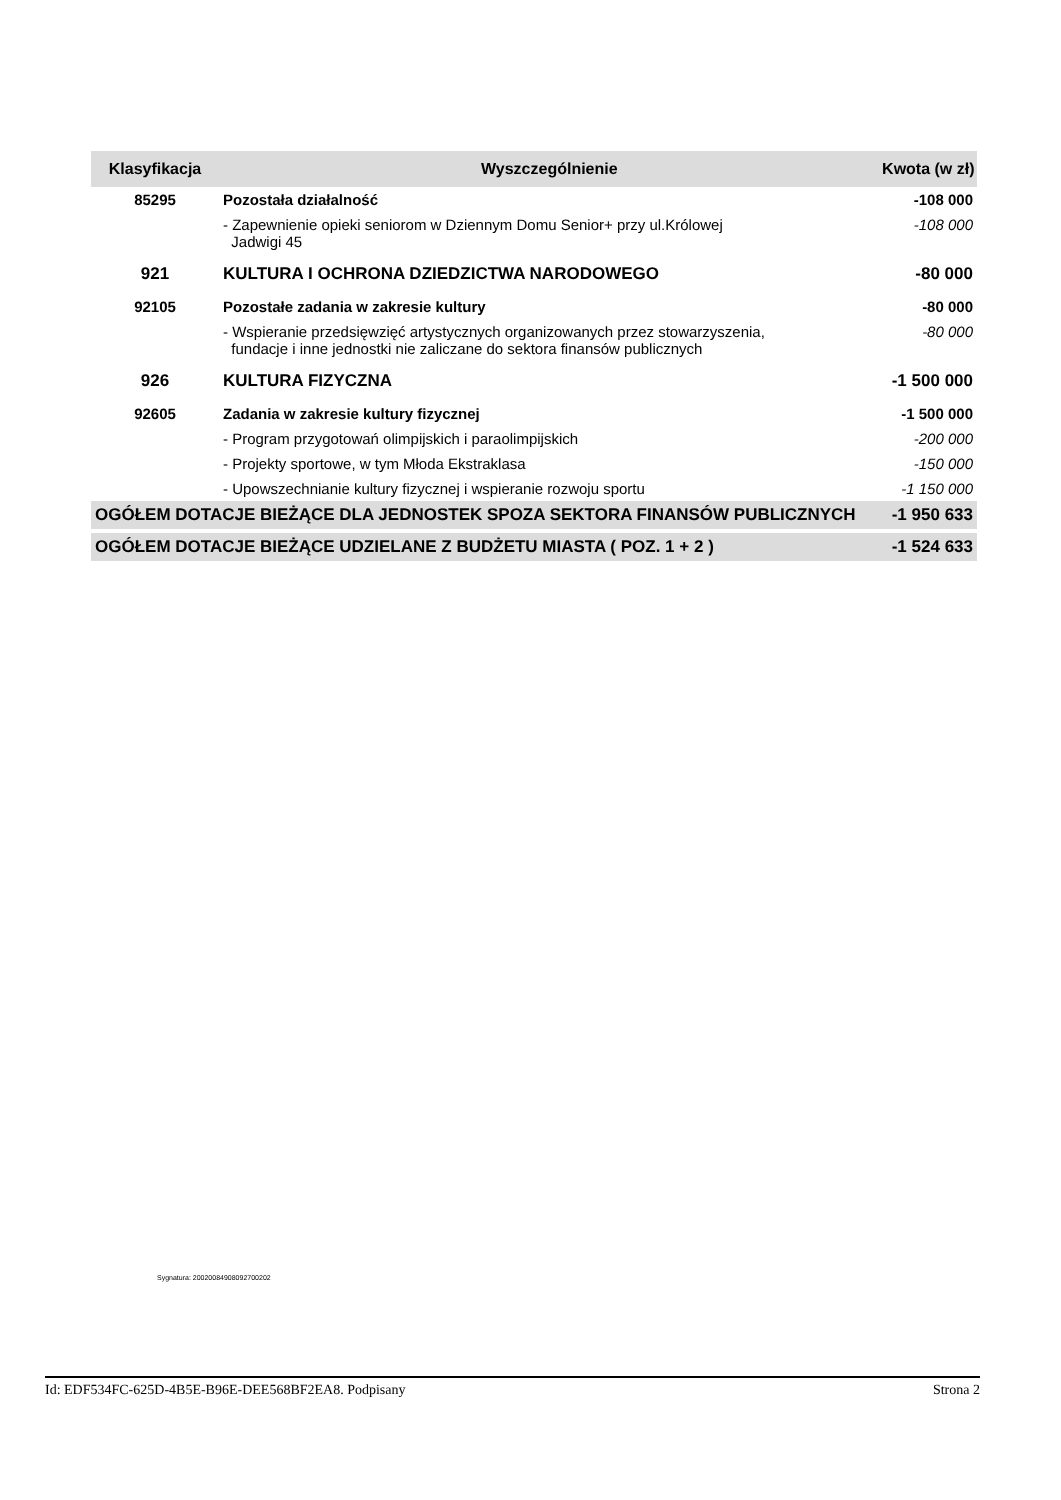| Klasyfikacja | Wyszczególnienie | Kwota (w zł) |
| --- | --- | --- |
| 85295 | Pozostała działalność | -108 000 |
| | - Zapewnienie opieki seniorom w Dziennym Domu Senior+ przy ul.Królowej Jadwigi 45 | -108 000 |
| 921 | KULTURA I OCHRONA DZIEDZICTWA NARODOWEGO | -80 000 |
| 92105 | Pozostałe zadania w zakresie kultury | -80 000 |
| | - Wspieranie przedsięwzięć artystycznych organizowanych przez stowarzyszenia, fundacje i inne jednostki nie zaliczane do sektora finansów publicznych | -80 000 |
| 926 | KULTURA FIZYCZNA | -1 500 000 |
| 92605 | Zadania w zakresie kultury fizycznej | -1 500 000 |
| | - Program przygotowań olimpijskich i paraolimpijskich | -200 000 |
| | - Projekty sportowe, w tym Młoda Ekstraklasa | -150 000 |
| | - Upowszechnianie kultury fizycznej i wspieranie rozwoju sportu | -1 150 000 |
| OGÓŁEM DOTACJE BIEŻĄCE DLA JEDNOSTEK SPOZA SEKTORA FINANSÓW PUBLICZNYCH | | -1 950 633 |
| OGÓŁEM DOTACJE BIEŻĄCE UDZIELANE Z BUDŻETU MIASTA ( POZ. 1 + 2 ) | | -1 524 633 |
Sygnatura: 20020084908092700202
Id: EDF534FC-625D-4B5E-B96E-DEE568BF2EA8. Podpisany Strona 2